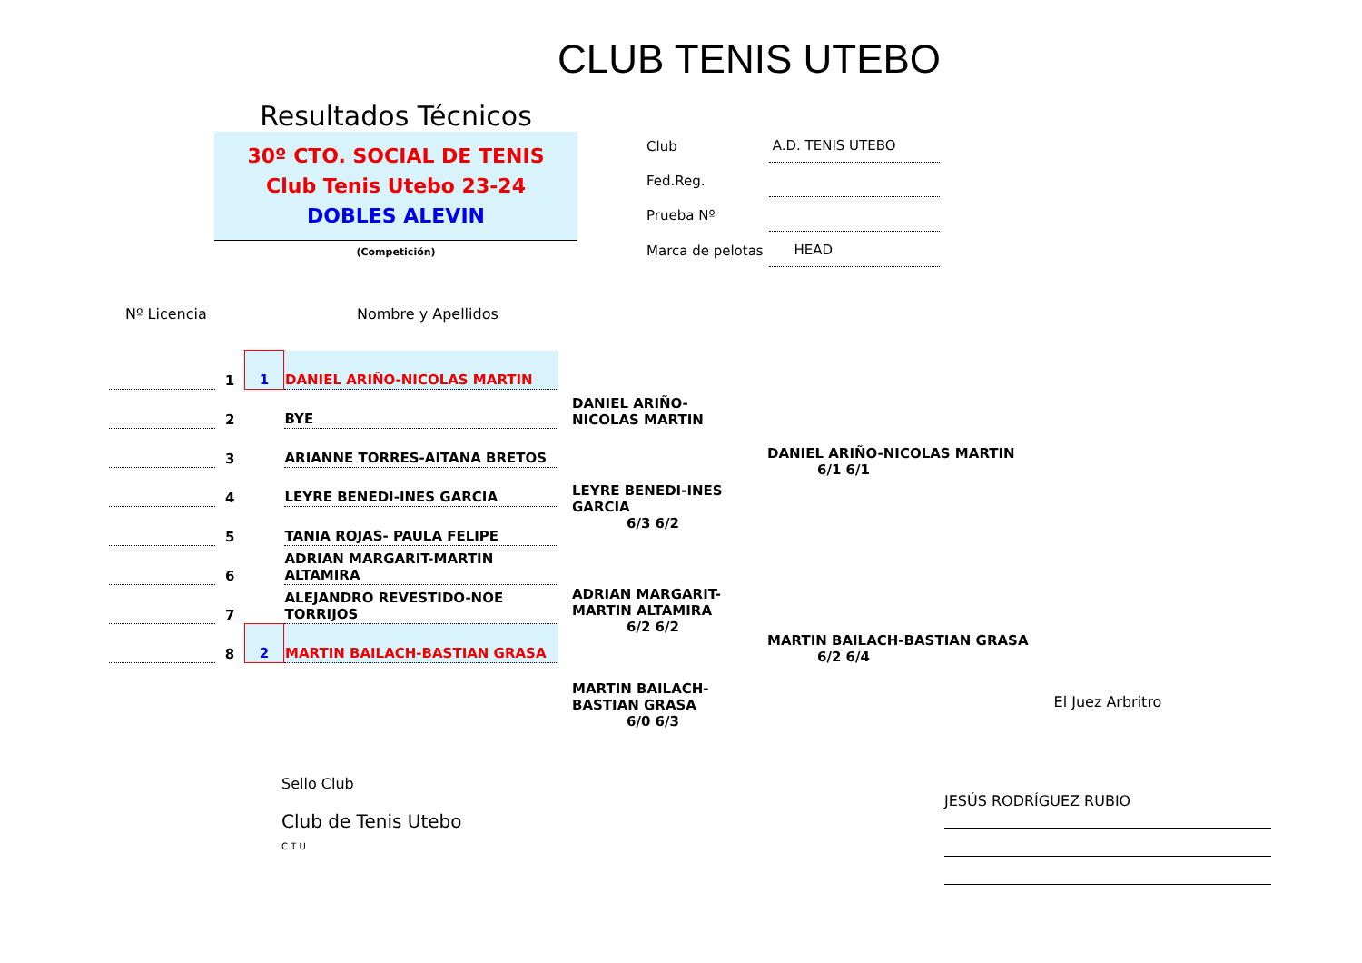CLUB TENIS UTEBO
Resultados Técnicos
30º CTO. SOCIAL DE TENIS
Club Tenis Utebo 23-24
DOBLES ALEVIN
(Competición)
| Club | A.D. TENIS UTEBO |
| Fed.Reg. | |
| Prueba Nº | |
| Marca de pelotas | HEAD |
Nº Licencia Nombre y Apellidos
| | 1 | 1 | DANIEL ARIÑO-NICOLAS MARTIN |
| | 2 | | BYE |
| | 3 | | ARIANNE TORRES-AITANA BRETOS |
| | 4 | | LEYRE BENEDI-INES GARCIA |
| | 5 | | TANIA ROJAS- PAULA FELIPE |
| | 6 | | ADRIAN MARGARIT-MARTIN ALTAMIRA |
| | 7 | | ALEJANDRO REVESTIDO-NOE TORRIJOS |
| | 8 | 2 | MARTIN BAILACH-BASTIAN GRASA |
DANIEL ARIÑO-NICOLAS MARTIN
LEYRE BENEDI-INES GARCIA
6/3 6/2
ADRIAN MARGARIT-MARTIN ALTAMIRA
6/2 6/2
MARTIN BAILACH-BASTIAN GRASA
6/0 6/3
DANIEL ARIÑO-NICOLAS MARTIN
6/1 6/1
MARTIN BAILACH-BASTIAN GRASA
6/2 6/4
Sello Club
Club de Tenis Utebo
C T U
El Juez Arbritro
JESÚS RODRÍGUEZ RUBIO